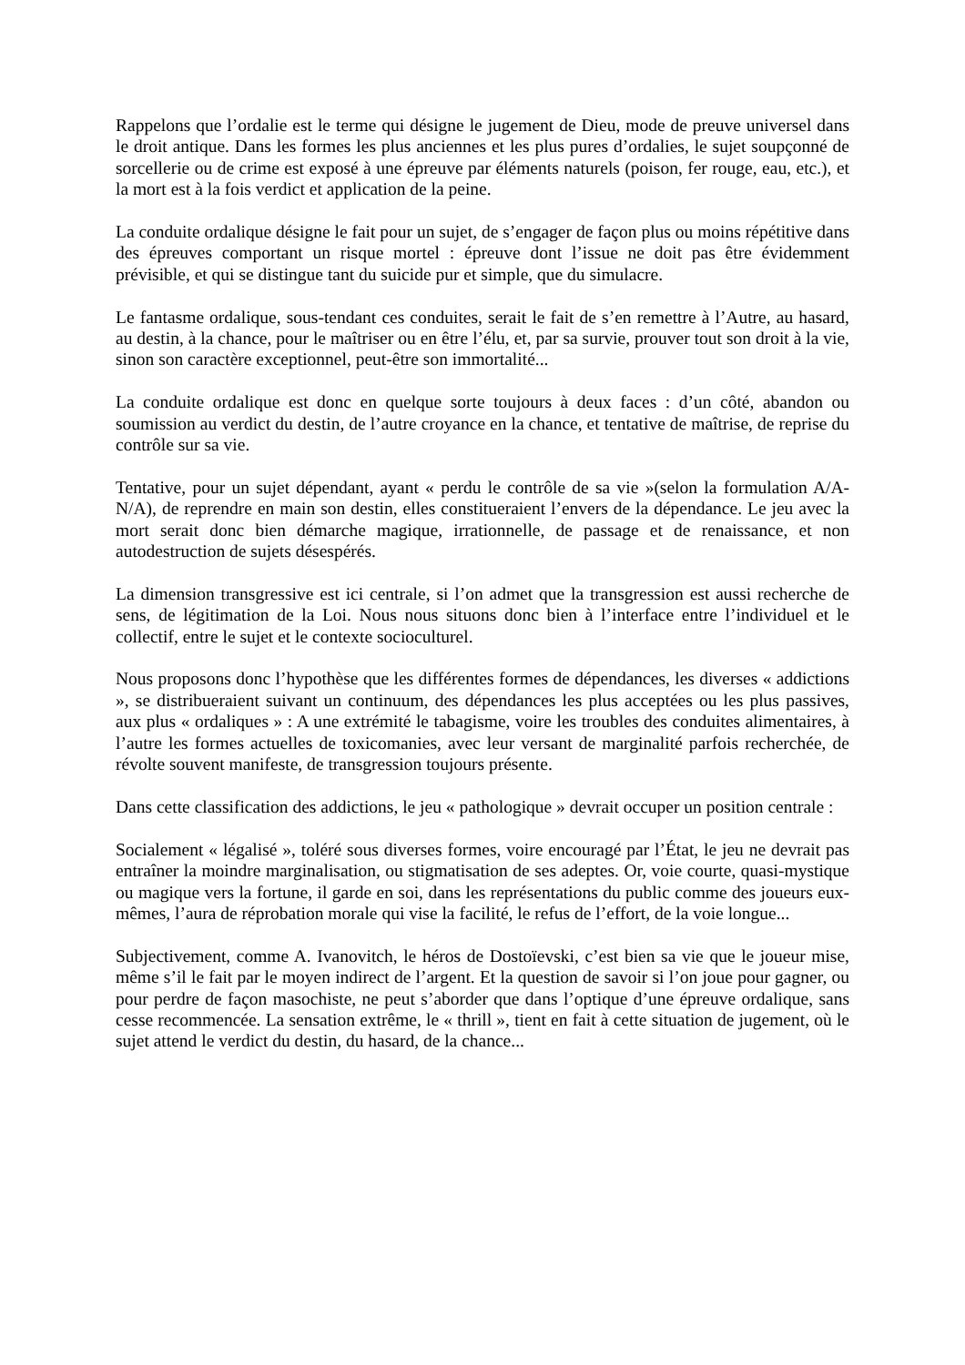Rappelons que l’ordalie est le terme qui désigne le jugement de Dieu, mode de preuve universel dans le droit antique. Dans les formes les plus anciennes et les plus pures d’ordalies, le sujet soupçonné de sorcellerie ou de crime est exposé à une épreuve par éléments naturels (poison, fer rouge, eau, etc.), et la mort est à la fois verdict et application de la peine.
La conduite ordalique désigne le fait pour un sujet, de s’engager de façon plus ou moins répétitive dans des épreuves comportant un risque mortel : épreuve dont l’issue ne doit pas être évidemment prévisible, et qui se distingue tant du suicide pur et simple, que du simulacre.
Le fantasme ordalique, sous-tendant ces conduites, serait le fait de s’en remettre à l’Autre, au hasard, au destin, à la chance, pour le maîtriser ou en être l’élu, et, par sa survie, prouver tout son droit à la vie, sinon son caractère exceptionnel, peut-être son immortalité...
La conduite ordalique est donc en quelque sorte toujours à deux faces : d’un côté, abandon ou soumission au verdict du destin, de l’autre croyance en la chance, et tentative de maîtrise, de reprise du contrôle sur sa vie.
Tentative, pour un sujet dépendant, ayant « perdu le contrôle de sa vie »(selon la formulation A/A-N/A), de reprendre en main son destin, elles constitueraient l’envers de la dépendance. Le jeu avec la mort serait donc bien démarche magique, irrationnelle, de passage et de renaissance, et non autodestruction de sujets désespérés.
La dimension transgressive est ici centrale, si l’on admet que la transgression est aussi recherche de sens, de légitimation de la Loi. Nous nous situons donc bien à l’interface entre l’individuel et le collectif, entre le sujet et le contexte socioculturel.
Nous proposons donc l’hypothèse que les différentes formes de dépendances, les diverses « addictions », se distribueraient suivant un continuum, des dépendances les plus acceptées ou les plus passives, aux plus « ordaliques » : A une extrémité le tabagisme, voire les troubles des conduites alimentaires, à l’autre les formes actuelles de toxicomanies, avec leur versant de marginalité parfois recherchée, de révolte souvent manifeste, de transgression toujours présente.
Dans cette classification des addictions, le jeu « pathologique » devrait occuper un position centrale :
Socialement « légalisé », toléré sous diverses formes, voire encouragé par l’État, le jeu ne devrait pas entraîner la moindre marginalisation, ou stigmatisation de ses adeptes. Or, voie courte, quasi-mystique ou magique vers la fortune, il garde en soi, dans les représentations du public comme des joueurs eux-mêmes, l’aura de réprobation morale qui vise la facilité, le refus de l’effort, de la voie longue...
Subjectivement, comme A. Ivanovitch, le héros de Dostoïevski, c’est bien sa vie que le joueur mise, même s’il le fait par le moyen indirect de l’argent. Et la question de savoir si l’on joue pour gagner, ou pour perdre de façon masochiste, ne peut s’aborder que dans l’optique d’une épreuve ordalique, sans cesse recommencée. La sensation extrême, le « thrill », tient en fait à cette situation de jugement, où le sujet attend le verdict du destin, du hasard, de la chance...